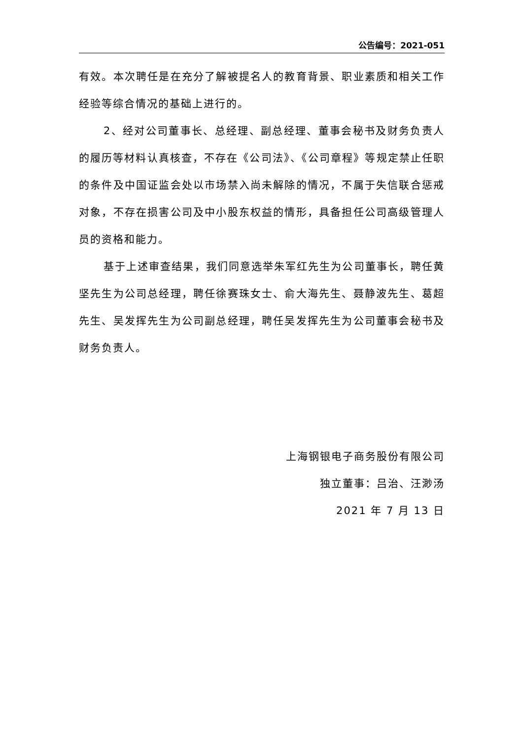公告编号：2021-051
有效。本次聘任是在充分了解被提名人的教育背景、职业素质和相关工作经验等综合情况的基础上进行的。
2、经对公司董事长、总经理、副总经理、董事会秘书及财务负责人的履历等材料认真核查，不存在《公司法》、《公司章程》等规定禁止任职的条件及中国证监会处以市场禁入尚未解除的情况，不属于失信联合惩戒对象，不存在损害公司及中小股东权益的情形，具备担任公司高级管理人员的资格和能力。
基于上述审查结果，我们同意选举朱军红先生为公司董事长，聘任黄坚先生为公司总经理，聘任徐赛珠女士、俞大海先生、聂静波先生、葛超先生、吴发挥先生为公司副总经理，聘任吴发挥先生为公司董事会秘书及财务负责人。
上海钢银电子商务股份有限公司
独立董事：吕治、汪渺汤
2021 年 7 月 13 日